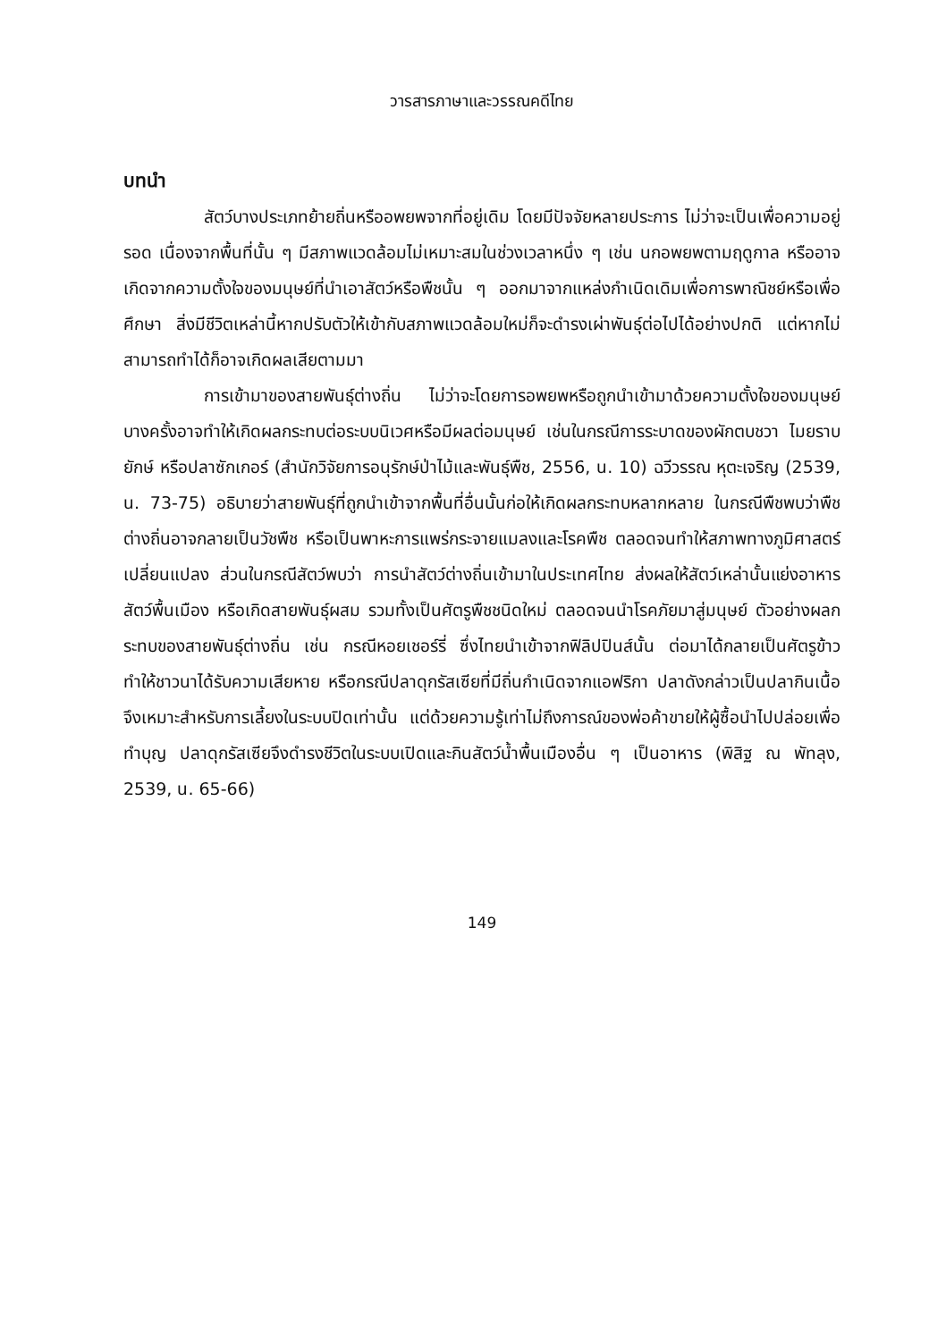วารสารภาษาและวรรณคดีไทย
บทนำ
สัตว์บางประเภทย้ายถิ่นหรืออพยพจากที่อยู่เดิม โดยมีปัจจัยหลายประการ ไม่ว่าจะเป็นเพื่อความอยู่รอด เนื่องจากพื้นที่นั้น ๆ มีสภาพแวดล้อมไม่เหมาะสมในช่วงเวลาหนึ่ง ๆ เช่น นกอพยพตามฤดูกาล หรืออาจเกิดจากความตั้งใจของมนุษย์ที่นำเอาสัตว์หรือพืชนั้น ๆ ออกมาจากแหล่งกำเนิดเดิมเพื่อการพาณิชย์หรือเพื่อศึกษา สิ่งมีชีวิตเหล่านี้หากปรับตัวให้เข้ากับสภาพแวดล้อมใหม่ก็จะดำรงเผ่าพันธุ์ต่อไปได้อย่างปกติ แต่หากไม่สามารถทำได้ก็อาจเกิดผลเสียตามมา
การเข้ามาของสายพันธุ์ต่างถิ่น ไม่ว่าจะโดยการอพยพหรือถูกนำเข้ามาด้วยความตั้งใจของมนุษย์ บางครั้งอาจทำให้เกิดผลกระทบต่อระบบนิเวศหรือมีผลต่อมนุษย์ เช่นในกรณีการระบาดของผักตบชวา ไมยราบยักษ์ หรือปลาซักเกอร์ (สำนักวิจัยการอนุรักษ์ป่าไม้และพันธุ์พืช, 2556, น. 10) ฉวีวรรณ หุตะเจริญ (2539, น. 73-75) อธิบายว่าสายพันธุ์ที่ถูกนำเข้าจากพื้นที่อื่นนั้นก่อให้เกิดผลกระทบหลากหลาย ในกรณีพืชพบว่าพืชต่างถิ่นอาจกลายเป็นวัชพืช หรือเป็นพาหะการแพร่กระจายแมลงและโรคพืช ตลอดจนทำให้สภาพทางภูมิศาสตร์เปลี่ยนแปลง ส่วนในกรณีสัตว์พบว่า การนำสัตว์ต่างถิ่นเข้ามาในประเทศไทย ส่งผลให้สัตว์เหล่านั้นแย่งอาหารสัตว์พื้นเมือง หรือเกิดสายพันธุ์ผสม รวมทั้งเป็นศัตรูพืชชนิดใหม่ ตลอดจนนำโรคภัยมาสู่มนุษย์ ตัวอย่างผลกระทบของสายพันธุ์ต่างถิ่น เช่น กรณีหอยเชอร์รี่ ซึ่งไทยนำเข้าจากฟิลิปปินส์นั้น ต่อมาได้กลายเป็นศัตรูข้าว ทำให้ชาวนาได้รับความเสียหาย หรือกรณีปลาดุกรัสเซียที่มีถิ่นกำเนิดจากแอฟริกา ปลาดังกล่าวเป็นปลากินเนื้อ จึงเหมาะสำหรับการเลี้ยงในระบบปิดเท่านั้น แต่ด้วยความรู้เท่าไม่ถึงการณ์ของพ่อค้าขายให้ผู้ซื้อนำไปปล่อยเพื่อทำบุญ ปลาดุกรัสเซียจึงดำรงชีวิตในระบบเปิดและกินสัตว์น้ำพื้นเมืองอื่น ๆ เป็นอาหาร (พิสิฐ ณ พัทลุง, 2539, น. 65-66)
149